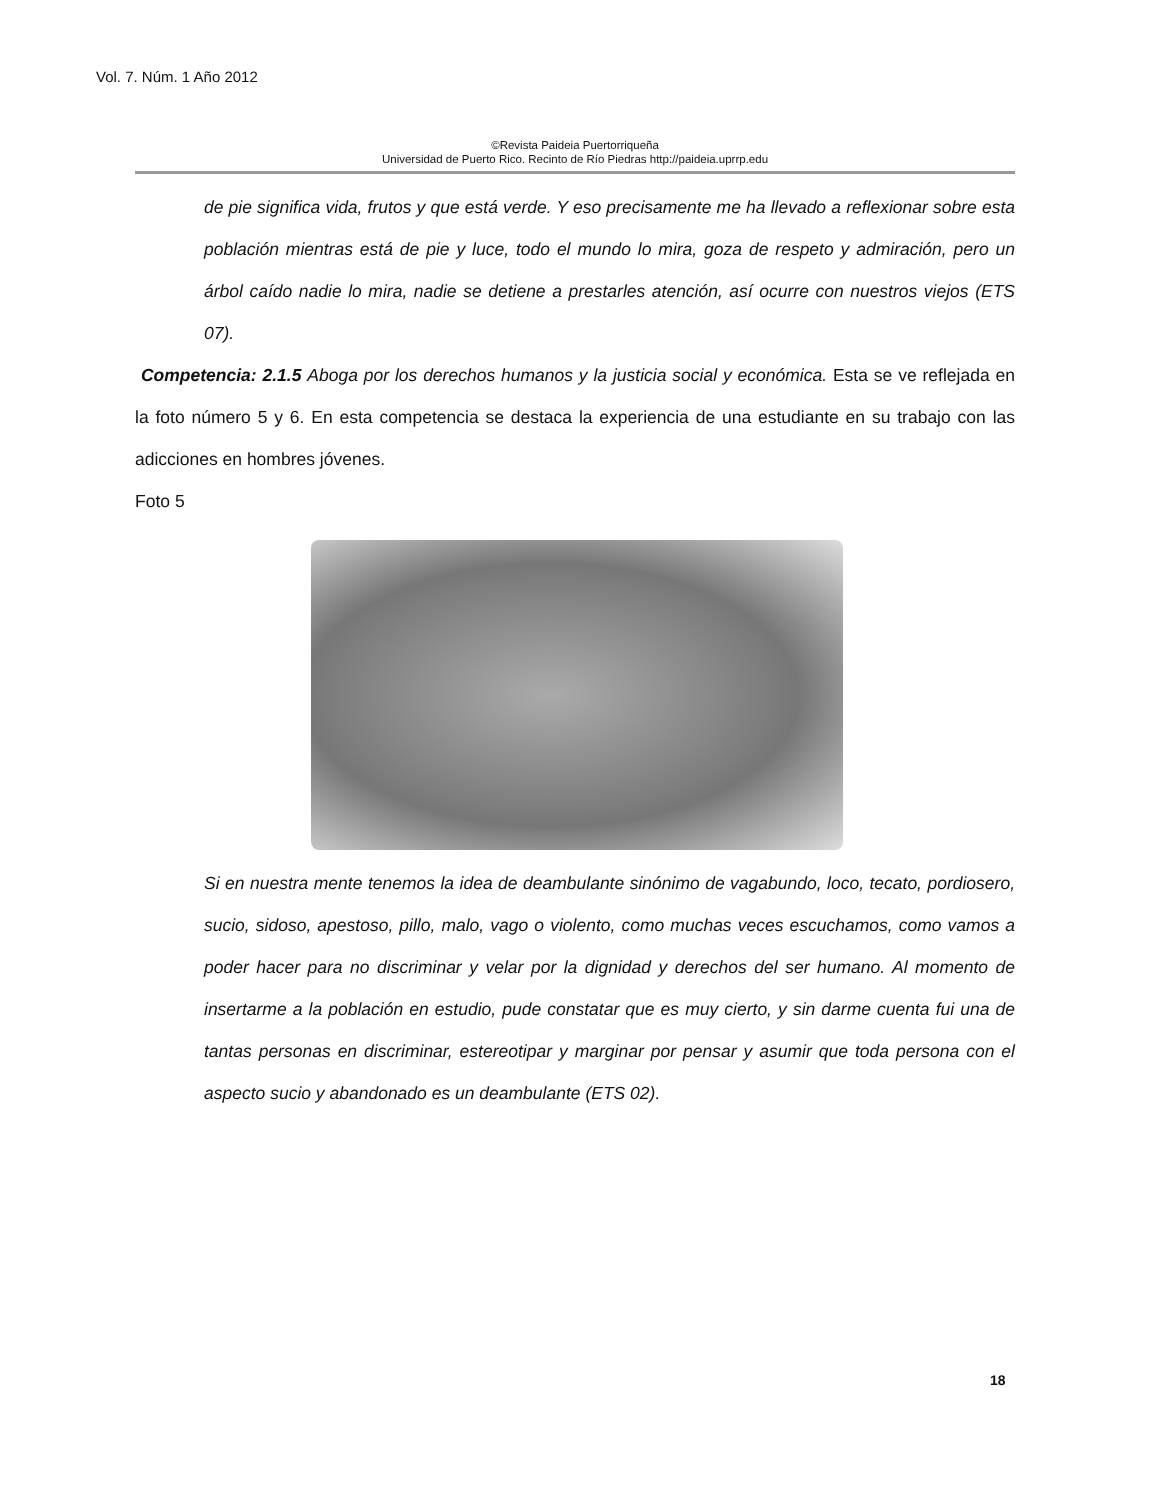Vol. 7. Núm. 1 Año 2012
©Revista Paideia Puertorriqueña
Universidad de Puerto Rico. Recinto de Río Piedras http://paideia.uprrp.edu
de pie significa vida, frutos y que está verde. Y eso precisamente me ha llevado a reflexionar sobre esta población mientras está de pie y luce, todo el mundo lo mira, goza de respeto y admiración, pero un árbol caído nadie lo mira, nadie se detiene a prestarles atención, así ocurre con nuestros viejos (ETS 07).
Competencia: 2.1.5 Aboga por los derechos humanos y la justicia social y económica. Esta se ve reflejada en la foto número 5 y 6. En esta competencia se destaca la experiencia de una estudiante en su trabajo con las adicciones en hombres jóvenes.
Foto 5
Si en nuestra mente tenemos la idea de deambulante sinónimo de vagabundo, loco, tecato, pordiosero, sucio, sidoso, apestoso, pillo, malo, vago o violento, como muchas veces escuchamos, como vamos a poder hacer para no discriminar y velar por la dignidad y derechos del ser humano. Al momento de insertarme a la población en estudio, pude constatar que es muy cierto, y sin darme cuenta fui una de tantas personas en discriminar, estereotipar y marginar por pensar y asumir que toda persona con el aspecto sucio y abandonado es un deambulante (ETS 02).
18